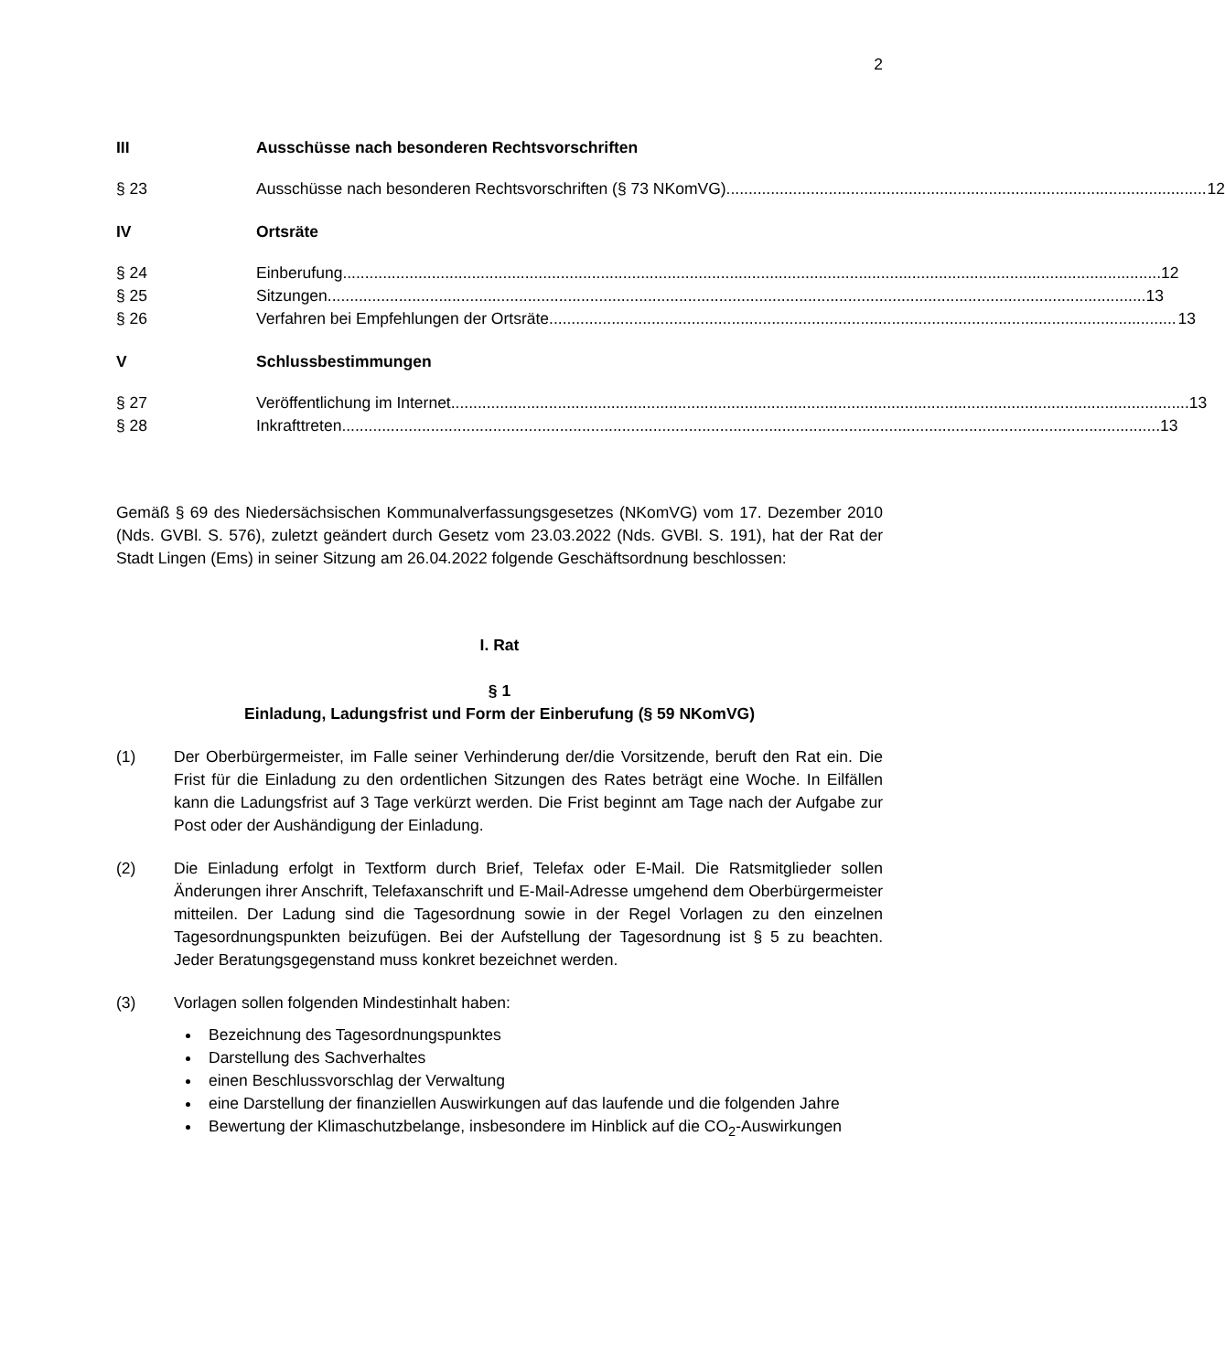2
III Ausschüsse nach besonderen Rechtsvorschriften
§ 23 Ausschüsse nach besonderen Rechtsvorschriften (§ 73 NKomVG) 12
IV Ortsräte
§ 24 Einberufung 12
§ 25 Sitzungen 13
§ 26 Verfahren bei Empfehlungen der Ortsräte 13
V Schlussbestimmungen
§ 27 Veröffentlichung im Internet 13
§ 28 Inkrafttreten 13
Gemäß § 69 des Niedersächsischen Kommunalverfassungsgesetzes (NKomVG) vom 17. Dezember 2010 (Nds. GVBl. S. 576), zuletzt geändert durch Gesetz vom 23.03.2022 (Nds. GVBl. S. 191), hat der Rat der Stadt Lingen (Ems) in seiner Sitzung am 26.04.2022 folgende Geschäftsordnung beschlossen:
I. Rat
§ 1
Einladung, Ladungsfrist und Form der Einberufung (§ 59 NKomVG)
(1) Der Oberbürgermeister, im Falle seiner Verhinderung der/die Vorsitzende, beruft den Rat ein. Die Frist für die Einladung zu den ordentlichen Sitzungen des Rates beträgt eine Woche. In Eilfällen kann die Ladungsfrist auf 3 Tage verkürzt werden. Die Frist beginnt am Tage nach der Aufgabe zur Post oder der Aushändigung der Einladung.
(2) Die Einladung erfolgt in Textform durch Brief, Telefax oder E-Mail. Die Ratsmitglieder sollen Änderungen ihrer Anschrift, Telefaxanschrift und E-Mail-Adresse umgehend dem Oberbürgermeister mitteilen. Der Ladung sind die Tagesordnung sowie in der Regel Vorlagen zu den einzelnen Tagesordnungspunkten beizufügen. Bei der Aufstellung der Tagesordnung ist § 5 zu beachten. Jeder Beratungsgegenstand muss konkret bezeichnet werden.
(3) Vorlagen sollen folgenden Mindestinhalt haben:
Bezeichnung des Tagesordnungspunktes
Darstellung des Sachverhaltes
einen Beschlussvorschlag der Verwaltung
eine Darstellung der finanziellen Auswirkungen auf das laufende und die folgenden Jahre
Bewertung der Klimaschutzbelange, insbesondere im Hinblick auf die CO<sub>2</sub>-Auswirkungen